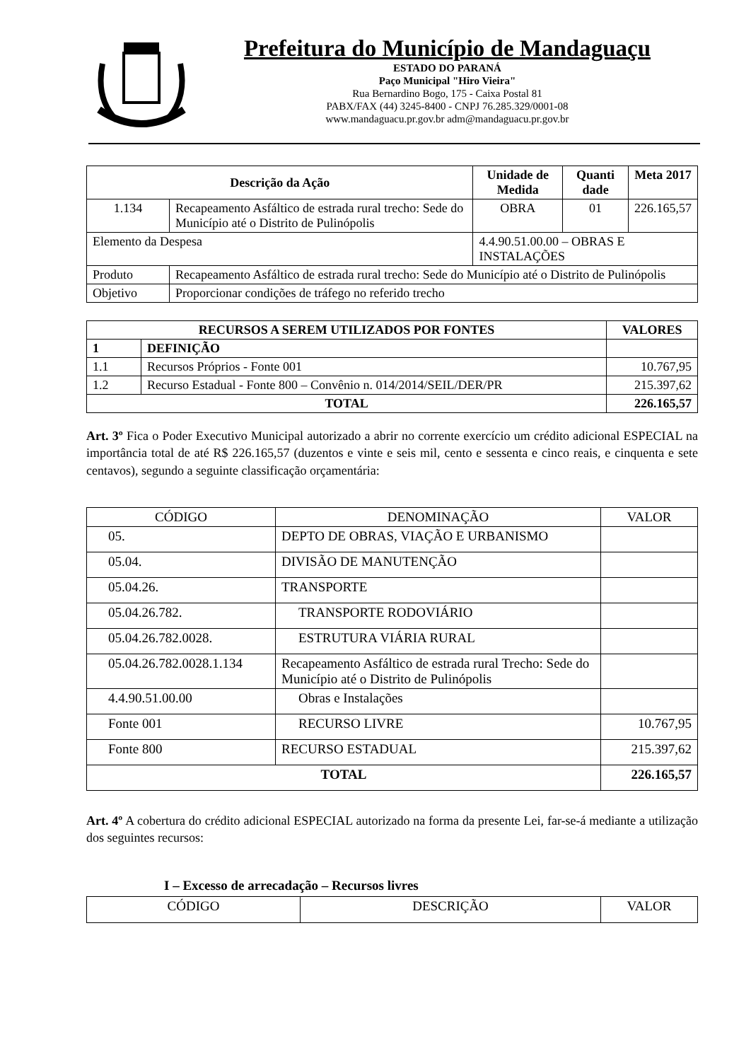Prefeitura do Município de Mandaguaçu
ESTADO DO PARANÁ
Paço Municipal "Hiro Vieira"
Rua Bernardino Bogo, 175 - Caixa Postal 81
PABX/FAX (44) 3245-8400 - CNPJ 76.285.329/0001-08
www.mandaguacu.pr.gov.br adm@mandaguacu.pr.gov.br
| Descrição da Ação | | | Unidade de Medida | Quanti dade | Meta 2017 |
| --- | --- | --- | --- | --- | --- |
| 1.134 | Recapeamento Asfáltico de estrada rural trecho: Sede do Município até o Distrito de Pulinópolis | | OBRA | 01 | 226.165,57 |
| Elemento da Despesa | | 4.4.90.51.00.00 – OBRAS E INSTALAÇÕES | | | |
| Produto | Recapeamento Asfáltico de estrada rural trecho: Sede do Município até o Distrito de Pulinópolis | | | | |
| Objetivo | Proporcionar condições de tráfego no referido trecho | | | | |
| RECURSOS A SEREM UTILIZADOS POR FONTES | | VALORES |
| --- | --- | --- |
| 1 | DEFINIÇÃO | |
| 1.1 | Recursos Próprios - Fonte 001 | 10.767,95 |
| 1.2 | Recurso Estadual - Fonte 800 – Convênio n. 014/2014/SEIL/DER/PR | 215.397,62 |
| TOTAL | | 226.165,57 |
Art. 3º Fica o Poder Executivo Municipal autorizado a abrir no corrente exercício um crédito adicional ESPECIAL na importância total de até R$ 226.165,57 (duzentos e vinte e seis mil, cento e sessenta e cinco reais, e cinquenta e sete centavos), segundo a seguinte classificação orçamentária:
| CÓDIGO | DENOMINAÇÃO | VALOR |
| 05. | DEPTO DE OBRAS, VIAÇÃO E URBANISMO | |
| 05.04. | DIVISÃO DE MANUTENÇÃO | |
| 05.04.26. | TRANSPORTE | |
| 05.04.26.782. | TRANSPORTE RODOVIÁRIO | |
| 05.04.26.782.0028. | ESTRUTURA VIÁRIA RURAL | |
| 05.04.26.782.0028.1.134 | Recapeamento Asfáltico de estrada rural Trecho: Sede do Município até o Distrito de Pulinópolis | |
| 4.4.90.51.00.00 | Obras e Instalações | |
| Fonte 001 | RECURSO LIVRE | 10.767,95 |
| Fonte 800 | RECURSO ESTADUAL | 215.397,62 |
| TOTAL | | 226.165,57 |
Art. 4º A cobertura do crédito adicional ESPECIAL autorizado na forma da presente Lei, far-se-á mediante a utilização dos seguintes recursos:
I – Excesso de arrecadação – Recursos livres
| CÓDIGO | DESCRIÇÃO | VALOR |